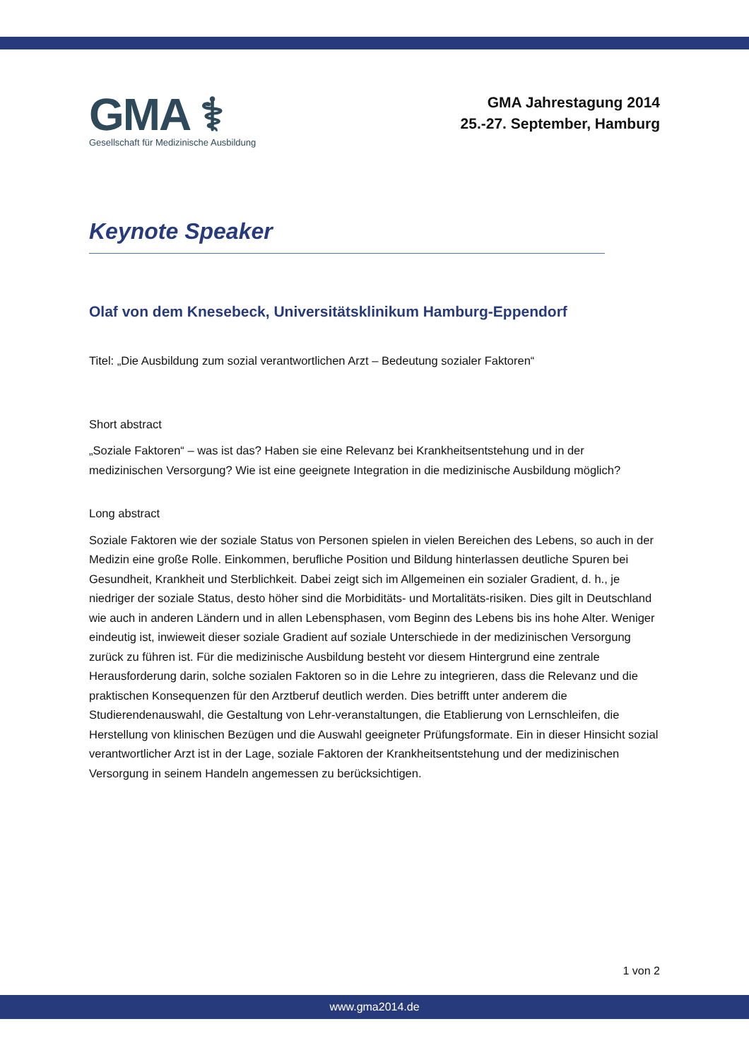GMA ⚕
Gesellschaft für Medizinische Ausbildung
GMA Jahrestagung 2014
25.-27. September, Hamburg
Keynote Speaker
Olaf von dem Knesebeck, Universitätsklinikum Hamburg-Eppendorf
Titel: „Die Ausbildung zum sozial verantwortlichen Arzt – Bedeutung sozialer Faktoren“
Short abstract
„Soziale Faktoren“ – was ist das? Haben sie eine Relevanz bei Krankheitsentstehung und in der medizinischen Versorgung? Wie ist eine geeignete Integration in die medizinische Ausbildung möglich?
Long abstract
Soziale Faktoren wie der soziale Status von Personen spielen in vielen Bereichen des Lebens, so auch in der Medizin eine große Rolle. Einkommen, berufliche Position und Bildung hinterlassen deutliche Spuren bei Gesundheit, Krankheit und Sterblichkeit. Dabei zeigt sich im Allgemeinen ein sozialer Gradient, d. h., je niedriger der soziale Status, desto höher sind die Morbiditäts- und Mortalitäts-risiken. Dies gilt in Deutschland wie auch in anderen Ländern und in allen Lebensphasen, vom Beginn des Lebens bis ins hohe Alter. Weniger eindeutig ist, inwieweit dieser soziale Gradient auf soziale Unterschiede in der medizinischen Versorgung zurück zu führen ist. Für die medizinische Ausbildung besteht vor diesem Hintergrund eine zentrale Herausforderung darin, solche sozialen Faktoren so in die Lehre zu integrieren, dass die Relevanz und die praktischen Konsequenzen für den Arztberuf deutlich werden. Dies betrifft unter anderem die Studierendenauswahl, die Gestaltung von Lehr-veranstaltungen, die Etablierung von Lernschleifen, die Herstellung von klinischen Bezügen und die Auswahl geeigneter Prüfungsformate. Ein in dieser Hinsicht sozial verantwortlicher Arzt ist in der Lage, soziale Faktoren der Krankheitsentstehung und der medizinischen Versorgung in seinem Handeln angemessen zu berücksichtigen.
1 von 2
www.gma2014.de